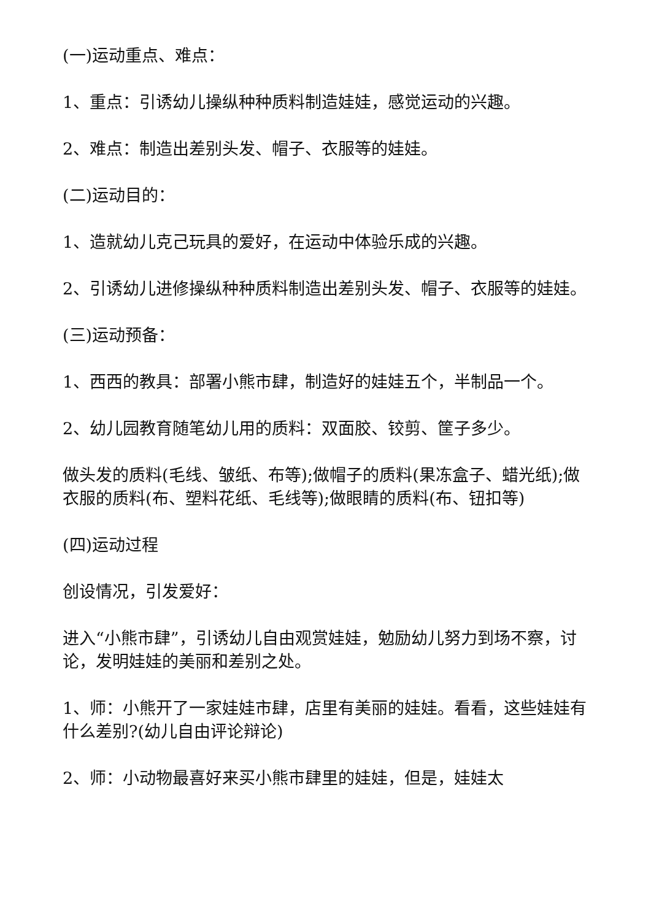(一)运动重点、难点：
1、重点：引诱幼儿操纵种种质料制造娃娃，感觉运动的兴趣。
2、难点：制造出差别头发、帽子、衣服等的娃娃。
(二)运动目的：
1、造就幼儿克己玩具的爱好，在运动中体验乐成的兴趣。
2、引诱幼儿进修操纵种种质料制造出差别头发、帽子、衣服等的娃娃。
(三)运动预备：
1、西西的教具：部署小熊市肆，制造好的娃娃五个，半制品一个。
2、幼儿园教育随笔幼儿用的质料：双面胶、铰剪、筐子多少。
做头发的质料(毛线、皱纸、布等);做帽子的质料(果冻盒子、蜡光纸);做衣服的质料(布、塑料花纸、毛线等);做眼睛的质料(布、钮扣等)
(四)运动过程
创设情况，引发爱好：
进入“小熊市肆”，引诱幼儿自由观赏娃娃，勉励幼儿努力到场不察，讨论，发明娃娃的美丽和差别之处。
1、师：小熊开了一家娃娃市肆，店里有美丽的娃娃。看看，这些娃娃有什么差别?(幼儿自由评论辩论)
2、师：小动物最喜好来买小熊市肆里的娃娃，但是，娃娃太